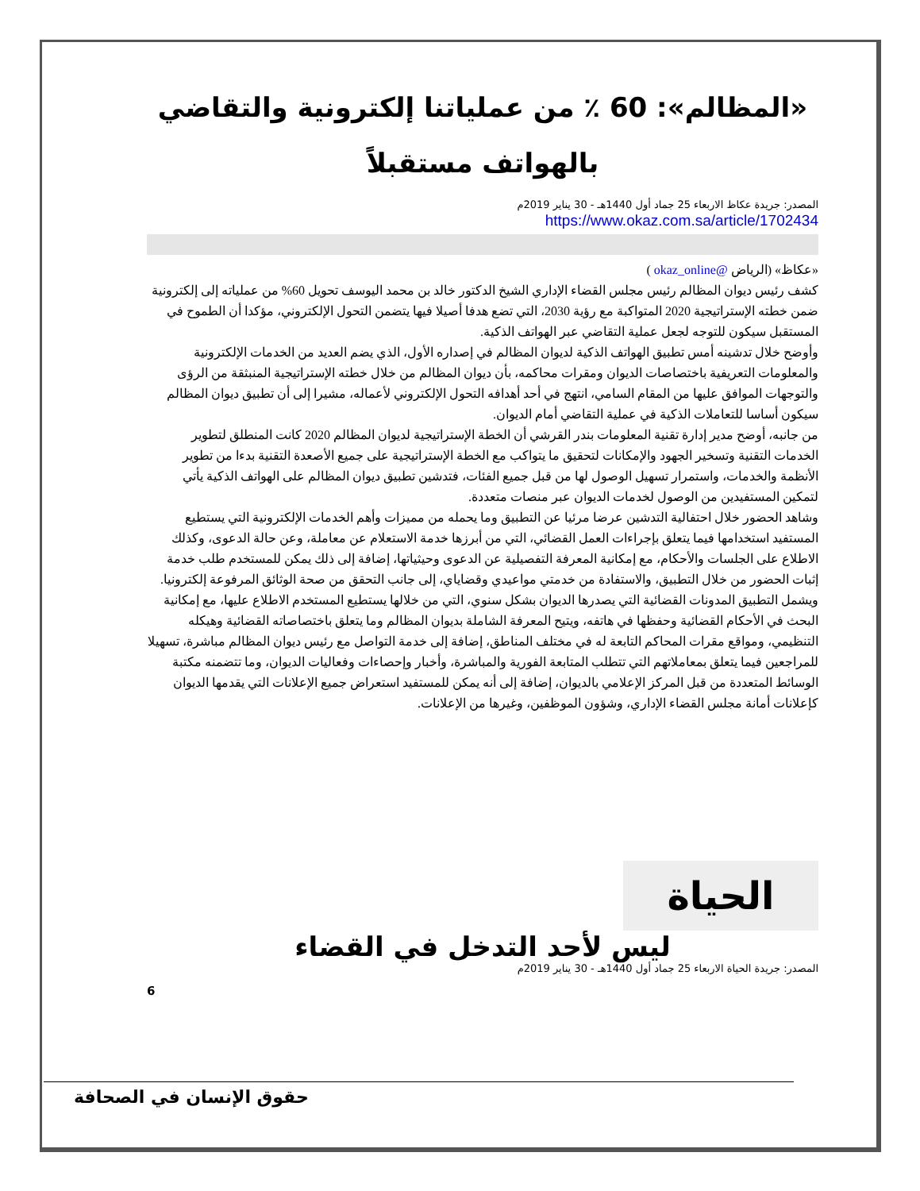«المظالم»: 60 ٪ من عملياتنا إلكترونية والتقاضي بالهواتف مستقبلاً
المصدر: جريدة عكاظ الاربعاء 25 جماد أول 1440هـ - 30 يناير 2019م
https://www.okaz.com.sa/article/1702434
«عكاظ» (الرياض @okaz_online )
كشف رئيس ديوان المظالم رئيس مجلس القضاء الإداري الشيخ الدكتور خالد بن محمد اليوسف تحويل 60% من عملياته إلى إلكترونية ضمن خطته الإستراتيجية 2020 المتواكبة مع رؤية 2030، التي تضع هدفا أصيلا فيها يتضمن التحول الإلكتروني، مؤكدا أن الطموح في المستقبل سيكون للتوجه لجعل عملية التقاضي عبر الهواتف الذكية.
وأوضح خلال تدشينه أمس تطبيق الهواتف الذكية لديوان المظالم في إصداره الأول، الذي يضم العديد من الخدمات الإلكترونية والمعلومات التعريفية باختصاصات الديوان ومقرات محاكمه، بأن ديوان المظالم من خلال خطته الإستراتيجية المنبثقة من الرؤى والتوجهات الموافق عليها من المقام السامي، انتهج في أحد أهدافه التحول الإلكتروني لأعماله، مشيرا إلى أن تطبيق ديوان المظالم سيكون أساسا للتعاملات الذكية في عملية التقاضي أمام الديوان.
من جانبه، أوضح مدير إدارة تقنية المعلومات بندر القرشي أن الخطة الإستراتيجية لديوان المظالم 2020 كانت المنطلق لتطوير الخدمات التقنية وتسخير الجهود والإمكانات لتحقيق ما يتواكب مع الخطة الإستراتيجية على جميع الأصعدة التقنية بدءا من تطوير الأنظمة والخدمات، واستمرار تسهيل الوصول لها من قبل جميع الفئات، فتدشين تطبيق ديوان المظالم على الهواتف الذكية يأتي لتمكين المستفيدين من الوصول لخدمات الديوان عبر منصات متعددة.
وشاهد الحضور خلال احتفالية التدشين عرضا مرئيا عن التطبيق وما يحمله من مميزات وأهم الخدمات الإلكترونية التي يستطيع المستفيد استخدامها فيما يتعلق بإجراءات العمل القضائي، التي من أبرزها خدمة الاستعلام عن معاملة، وعن حالة الدعوى، وكذلك الاطلاع على الجلسات والأحكام، مع إمكانية المعرفة التفصيلية عن الدعوى وحيثياتها، إضافة إلى ذلك يمكن للمستخدم طلب خدمة إثبات الحضور من خلال التطبيق، والاستفادة من خدمتي مواعيدي وقضاياي، إلى جانب التحقق من صحة الوثائق المرفوعة إلكترونيا.
ويشمل التطبيق المدونات القضائية التي يصدرها الديوان بشكل سنوي، التي من خلالها يستطيع المستخدم الاطلاع عليها، مع إمكانية البحث في الأحكام القضائية وحفظها في هاتفه، ويتيح المعرفة الشاملة بديوان المظالم وما يتعلق باختصاصاته القضائية وهيكله التنظيمي، ومواقع مقرات المحاكم التابعة له في مختلف المناطق، إضافة إلى خدمة التواصل مع رئيس ديوان المظالم مباشرة، تسهيلا للمراجعين فيما يتعلق بمعاملاتهم التي تتطلب المتابعة الفورية والمباشرة، وأخبار وإحصاءات وفعاليات الديوان، وما تتضمنه مكتبة الوسائط المتعددة من قبل المركز الإعلامي بالديوان، إضافة إلى أنه يمكن للمستفيد استعراض جميع الإعلانات التي يقدمها الديوان كإعلانات أمانة مجلس القضاء الإداري، وشؤون الموظفين، وغيرها من الإعلانات.
الحياة
ليس لأحد التدخل في القضاء
المصدر: جريدة الحياة الاربعاء 25 جماد أول 1440هـ - 30 يناير 2019م
6
حقوق الإنسان في الصحافة